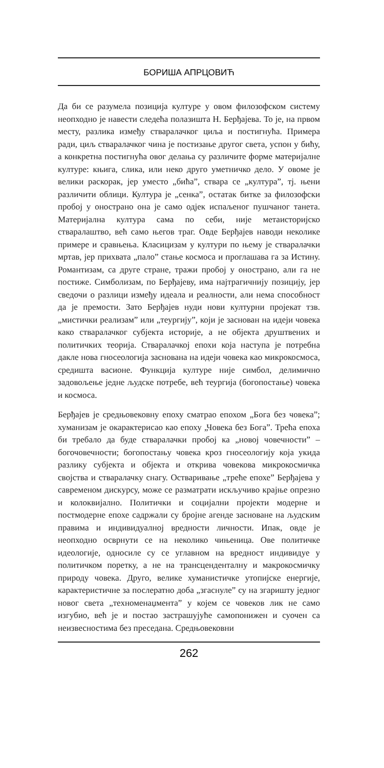БОРИША АПРЦОВИЋ
Да би се разумела позиција културе у овом филозофском систему неопходно је навести следећа полазишта Н. Берђајева. То је, на првом месту, разлика између стваралачког циља и постигнућа. Примера ради, циљ стваралачког чина је постизање другог света, успон у бићу, а конкретна постигнућа овог делања су различите форме материјалне културе: књига, слика, или неко друго уметничко дело. У овоме је велики раскорак, јер уместо „бића”, ствара се „култура”, тј. њени различити облици. Култура је „сенка”, остатак битке за филозофски пробој у оностранo она је само одјек испаљеног пушчаног танета. Материјална култура сама по себи, није метаисторијско стваралаштво, већ само његов траг. Овде Берђајев наводи неколике примере и сравњења. Класицизам у култури по њему је стваралачки мртав, јер прихвата „пало” стање космоса и проглашава га за Истину. Романтизам, са друге стране, тражи пробој у онострано, али га не постиже. Симболизам, по Берђајеву, има најтрагичнију позицију, јер сведочи о разлици између идеала и реалности, али нема способност да је премости. Зато Берђајев нуди нови културни пројекат тзв. „мистички реализам” или „теургију”, који је заснован на идеји човека како стваралачког субјекта историје, а не објекта друштвених и политичких теорија. Стваралачкој епохи која наступа је потребна дакле нова гносеологија заснована на идеји човека као микрокосмоса, средишта васионе. Функција културе није симбол, делимично задовољење једне људске потребе, већ теургија (богопостање) човека и космоса.
Берђајев је средњовековну епоху сматрао епохом „Бога без човека”; хуманизам је окарактерисао као епоху „Човека без Бога”. Трећа епоха би требало да буде стваралачки пробој ка „новој човечности” – богочовечности; богопостању човека кроз гносеологију која укида разлику субјекта и објекта и открива човекова микрокосмичка својства и стваралачку снагу. Остваривање „треће епохе” Берђајева у савременом дискурсу, може се разматрати искључиво крајње опрезно и колоквијално. Политички и социјални пројекти модерне и постмодерне епохе садржали су бројне агенде засноване на људским правима и индивидуалној вредности личности. Ипак, овде је неопходно осврнути се на неколико чињеница. Ове политичке идеологије, односиле су се углавном на вредност индивидуе у политичком поретку, а не на трансцендентaлну и макрокосмичку природу човека. Друго, велике хуманистичке утопијске енергије, карактеристичне за послератно доба „згаснуле” су на згаришту једног новог света „техноменаџмента” у којем се човеков лик не само изгубио, већ је и постао застрашујуће самопонижен и суочен са неизвесностима без преседана. Средњовековни
262